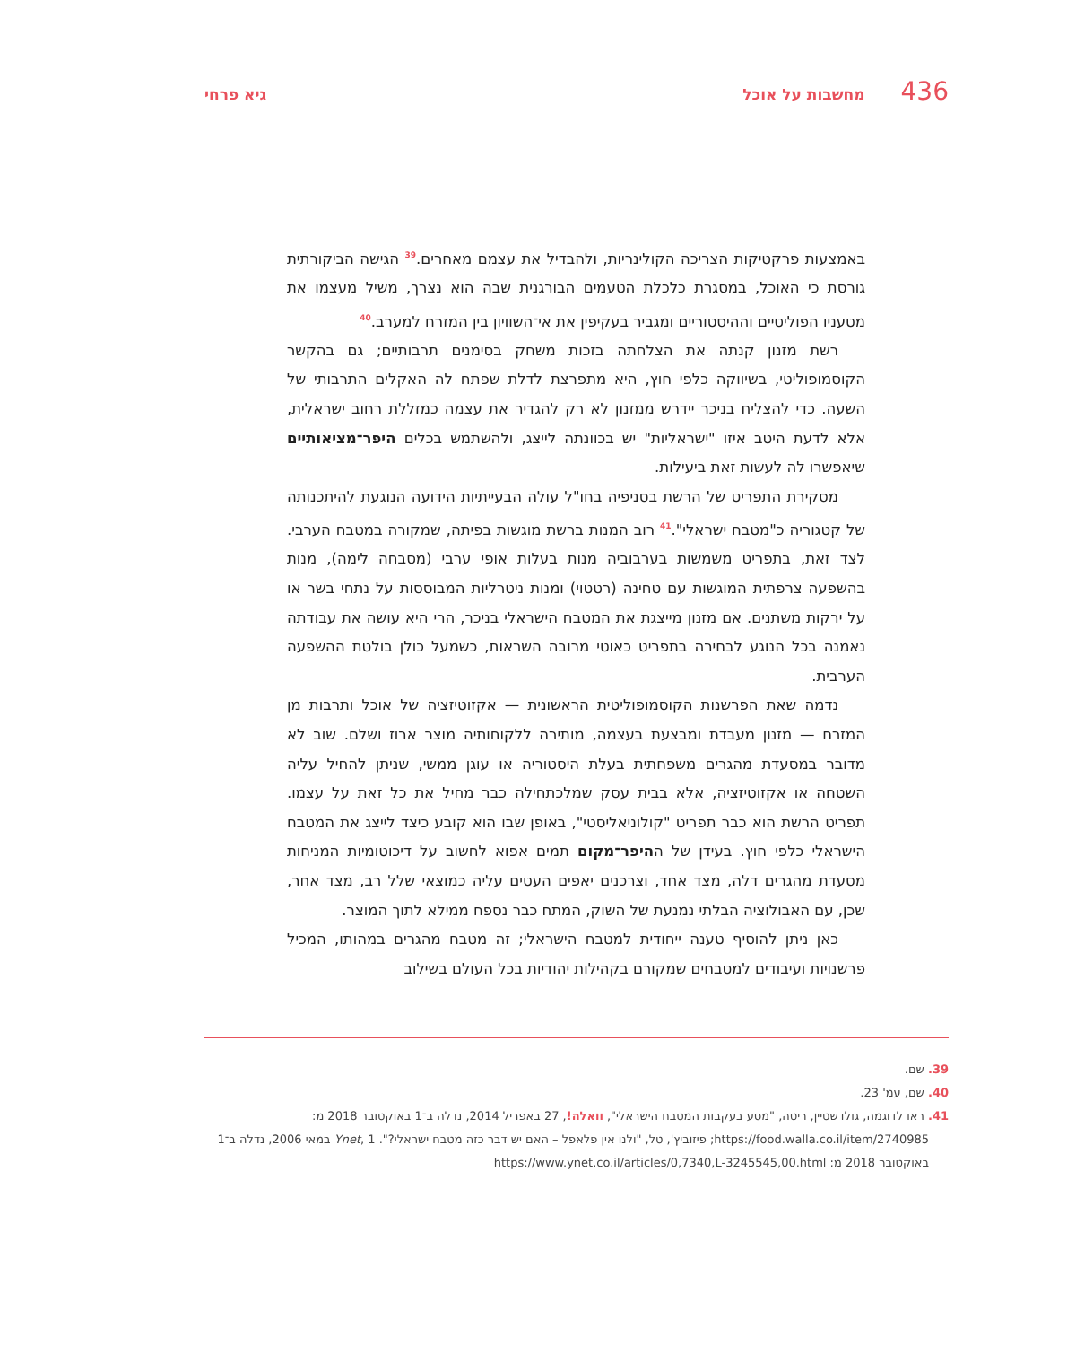436 מחשבות על אוכל גיא פרחי
באמצעות פרקטיקות הצריכה הקולינריות, ולהבדיל את עצמם מאחרים.<sup>39</sup> הגישה הביקורתית גורסת כי האוכל, במסגרת כלכלת הטעמים הבורגנית שבה הוא נצרך, משיל מעצמו את מטעניו הפוליטיים וההיסטוריים ומגביר בעקיפין את אי־השוויון בין המזרח למערב.<sup>40</sup>
רשת מזנון קנתה את הצלחתה בזכות משחק בסימנים תרבותיים; גם בהקשר הקוסמופוליטי, בשיווקה כלפי חוץ, היא מתפרצת לדלת שפתח לה האקלים התרבותי של השעה. כדי להצליח בניכר יידרש ממזנון לא רק להגדיר את עצמה כמזללת רחוב ישראלית, אלא לדעת היטב איזו "ישראליות" יש בכוונתה לייצג, ולהשתמש בכלים היפר־מציאותיים שיאפשרו לה לעשות זאת ביעילות.
מסקירת התפריט של הרשת בסניפיה בחו"ל עולה הבעייתיות הידועה הנוגעת להיתכנותה של קטגוריה כ"מטבח ישראלי".<sup>41</sup> רוב המנות ברשת מוגשות בפיתה, שמקורה במטבח הערבי. לצד זאת, בתפריט משמשות בערבוביה מנות בעלות אופי ערבי (מסבחה לימה), מנות בהשפעה צרפתית המוגשות עם טחינה (רטטוי) ומנות ניטרליות המבוססות על נתחי בשר או על ירקות משתנים. אם מזנון מייצגת את המטבח הישראלי בניכר, הרי היא עושה את עבודתה נאמנה בכל הנוגע לבחירה בתפריט כאוטי מרובה השראות, כשמעל כולן בולטת ההשפעה הערבית.
נדמה שאת הפרשנות הקוסמופוליטית הראשונית — אקזוטיזציה של אוכל ותרבות מן המזרח — מזנון מעבדת ומבצעת בעצמה, מותירה ללקוחותיה מוצר ארוז ושלם. שוב לא מדובר במסעדת מהגרים משפחתית בעלת היסטוריה או עוגן ממשי, שניתן להחיל עליה השטחה או אקזוטיזציה, אלא בבית עסק שמלכתחילה כבר מחיל את כל זאת על עצמו. תפריט הרשת הוא כבר תפריט "קולוניאליסטי", באופן שבו הוא קובע כיצד לייצג את המטבח הישראלי כלפי חוץ. בעידן של ההיפר־מקום תמים אפוא לחשוב על דיכוטומיות המניחות מסעדת מהגרים דלה, מצד אחד, וצרכנים יאפים העטים עליה כמוצאי שלל רב, מצד אחר, שכן, עם האבולוציה הבלתי נמנעת של השוק, המתח כבר נספח ממילא לתוך המוצר.
כאן ניתן להוסיף טענה ייחודית למטבח הישראלי; זה מטבח מהגרים במהותו, המכיל פרשנויות ועיבודים למטבחים שמקורם בקהילות יהודיות בכל העולם בשילוב
39. שם.
40. שם, עמ' 23.
41. ראו לדוגמה, גולדשטיין, ריטה, "מסע בעקבות המטבח הישראלי", וואלה!, 27 באפריל 2014, נדלה ב־1 באוקטובר 2018 מ:
https://food.walla.co.il/item/2740985; פיזוביץ', טל, "ולנו אין פלאפל – האם יש דבר כזה מטבח ישראלי?". Ynet, 1 במאי 2006, נדלה ב־1 באוקטובר 2018 מ: https://www.ynet.co.il/articles/0,7340,L-3245545,00.html